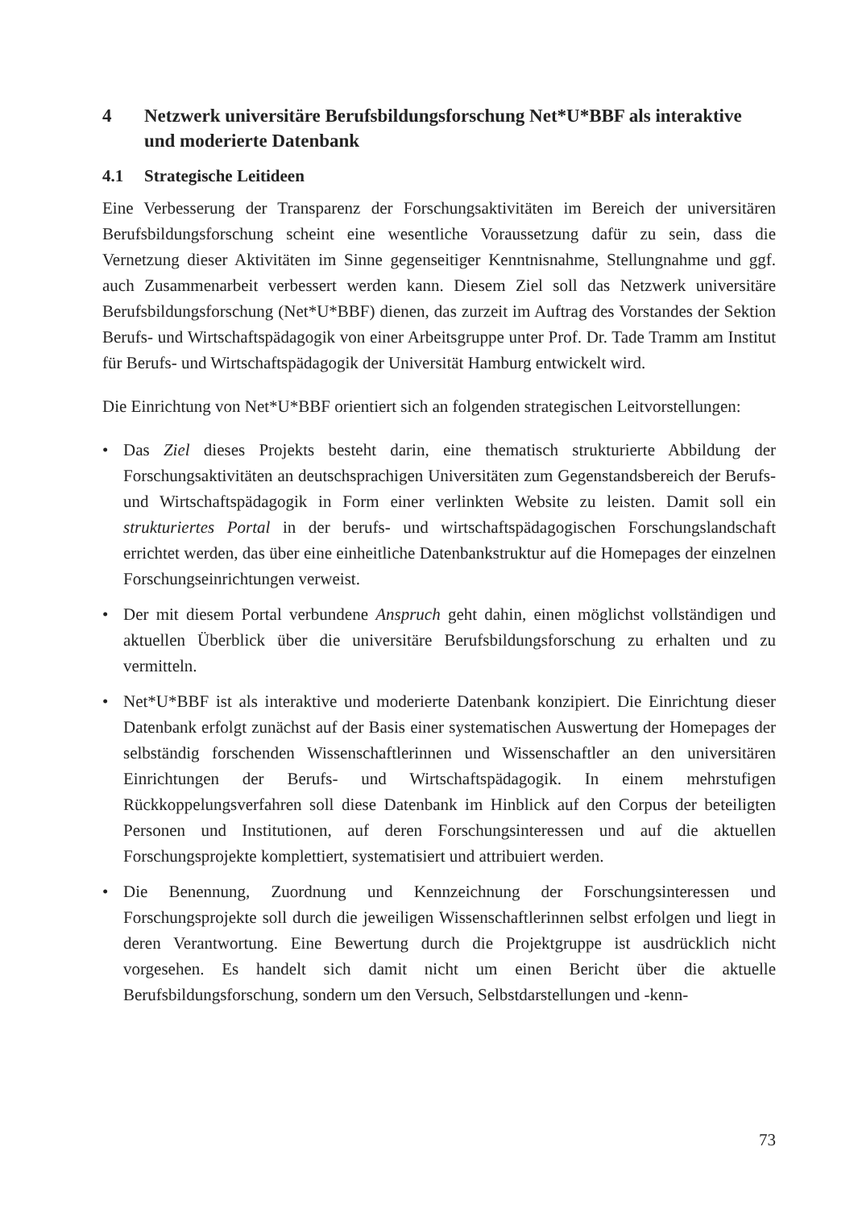4 Netzwerk universitäre Berufsbildungsforschung Net*U*BBF als interaktive und moderierte Datenbank
4.1 Strategische Leitideen
Eine Verbesserung der Transparenz der Forschungsaktivitäten im Bereich der universitären Berufsbildungsforschung scheint eine wesentliche Voraussetzung dafür zu sein, dass die Vernetzung dieser Aktivitäten im Sinne gegenseitiger Kenntnisnahme, Stellungnahme und ggf. auch Zusammenarbeit verbessert werden kann. Diesem Ziel soll das Netzwerk universitäre Berufsbildungsforschung (Net*U*BBF) dienen, das zurzeit im Auftrag des Vorstandes der Sektion Berufs- und Wirtschaftspädagogik von einer Arbeitsgruppe unter Prof. Dr. Tade Tramm am Institut für Berufs- und Wirtschaftspädagogik der Universität Hamburg entwickelt wird.
Die Einrichtung von Net*U*BBF orientiert sich an folgenden strategischen Leitvorstellungen:
• Das Ziel dieses Projekts besteht darin, eine thematisch strukturierte Abbildung der Forschungsaktivitäten an deutschsprachigen Universitäten zum Gegenstandsbereich der Berufs- und Wirtschaftspädagogik in Form einer verlinkten Website zu leisten. Damit soll ein strukturiertes Portal in der berufs- und wirtschaftspädagogischen Forschungslandschaft errichtet werden, das über eine einheitliche Datenbankstruktur auf die Homepages der einzelnen Forschungseinrichtungen verweist.
• Der mit diesem Portal verbundene Anspruch geht dahin, einen möglichst vollständigen und aktuellen Überblick über die universitäre Berufsbildungsforschung zu erhalten und zu vermitteln.
• Net*U*BBF ist als interaktive und moderierte Datenbank konzipiert. Die Einrichtung dieser Datenbank erfolgt zunächst auf der Basis einer systematischen Auswertung der Homepages der selbständig forschenden Wissenschaftlerinnen und Wissenschaftler an den universitären Einrichtungen der Berufs- und Wirtschaftspädagogik. In einem mehrstufigen Rückkoppelungsverfahren soll diese Datenbank im Hinblick auf den Corpus der beteiligten Personen und Institutionen, auf deren Forschungsinteressen und auf die aktuellen Forschungsprojekte komplettiert, systematisiert und attribuiert werden.
• Die Benennung, Zuordnung und Kennzeichnung der Forschungsinteressen und Forschungsprojekte soll durch die jeweiligen Wissenschaftlerinnen selbst erfolgen und liegt in deren Verantwortung. Eine Bewertung durch die Projektgruppe ist ausdrücklich nicht vorgesehen. Es handelt sich damit nicht um einen Bericht über die aktuelle Berufsbildungsforschung, sondern um den Versuch, Selbstdarstellungen und -kenn-
73